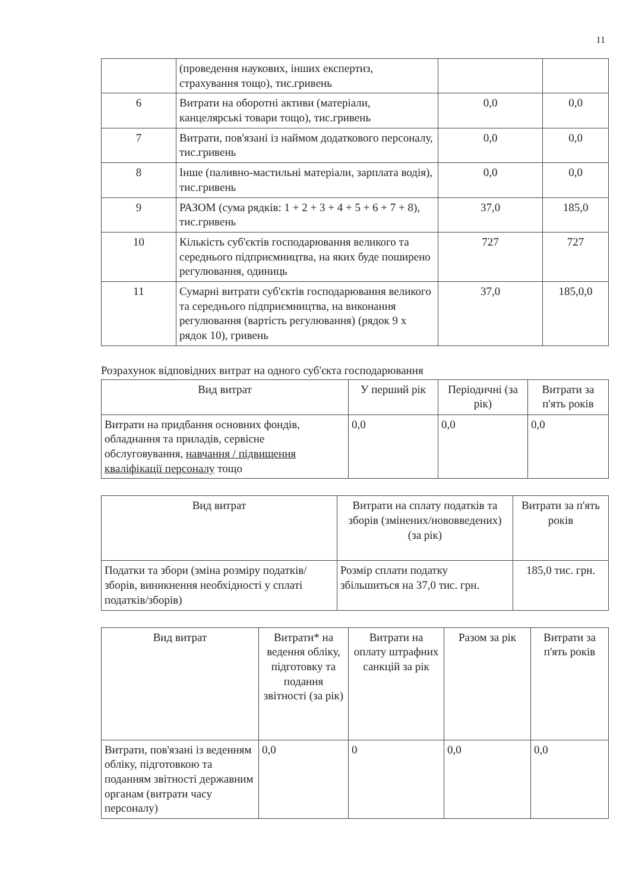11
| | (проведення наукових, інших експертиз, страхування тощо), тис.гривень | | |
| 6 | Витрати на оборотні активи (матеріали, канцелярські товари тощо), тис.гривень | 0,0 | 0,0 |
| 7 | Витрати, пов'язані із наймом додаткового персоналу, тис.гривень | 0,0 | 0,0 |
| 8 | Інше (паливно-мастильні матеріали, зарплата водія), тис.гривень | 0,0 | 0,0 |
| 9 | РАЗОМ (сума рядків: 1 + 2 + 3 + 4 + 5 + 6 + 7 + 8), тис.гривень | 37,0 | 185,0 |
| 10 | Кількість суб'єктів господарювання великого та середнього підприємництва, на яких буде поширено регулювання, одиниць | 727 | 727 |
| 11 | Сумарні витрати суб'єктів господарювання великого та середнього підприємництва, на виконання регулювання (вартість регулювання) (рядок 9 х рядок 10), гривень | 37,0 | 185,0,0 |
Розрахунок відповідних витрат на одного суб'єкта господарювання
| Вид витрат | У перший рік | Періодичні (за рік) | Витрати за п'ять років |
| --- | --- | --- | --- |
| Витрати на придбання основних фондів, обладнання та приладів, сервісне обслуговування, навчання / підвищення кваліфікації персоналу тощо | 0,0 | 0,0 | 0,0 |
| Вид витрат | Витрати на сплату податків та зборів (змінених/нововведених) (за рік) | Витрати за п'ять років |
| --- | --- | --- |
| Податки та збори (зміна розміру податків/зборів, виникнення необхідності у сплаті податків/зборів) | Розмір сплати податку збільшиться на 37,0 тис. грн. | 185,0 тис. грн. |
| Вид витрат | Витрати* на ведення обліку, підготовку та подання звітності (за рік) | Витрати на оплату штрафних санкцій за рік | Разом за рік | Витрати за п'ять років |
| --- | --- | --- | --- | --- |
| Витрати, пов'язані із веденням обліку, підготовкою та поданням звітності державним органам (витрати часу персоналу) | 0,0 | 0 | 0,0 | 0,0 |